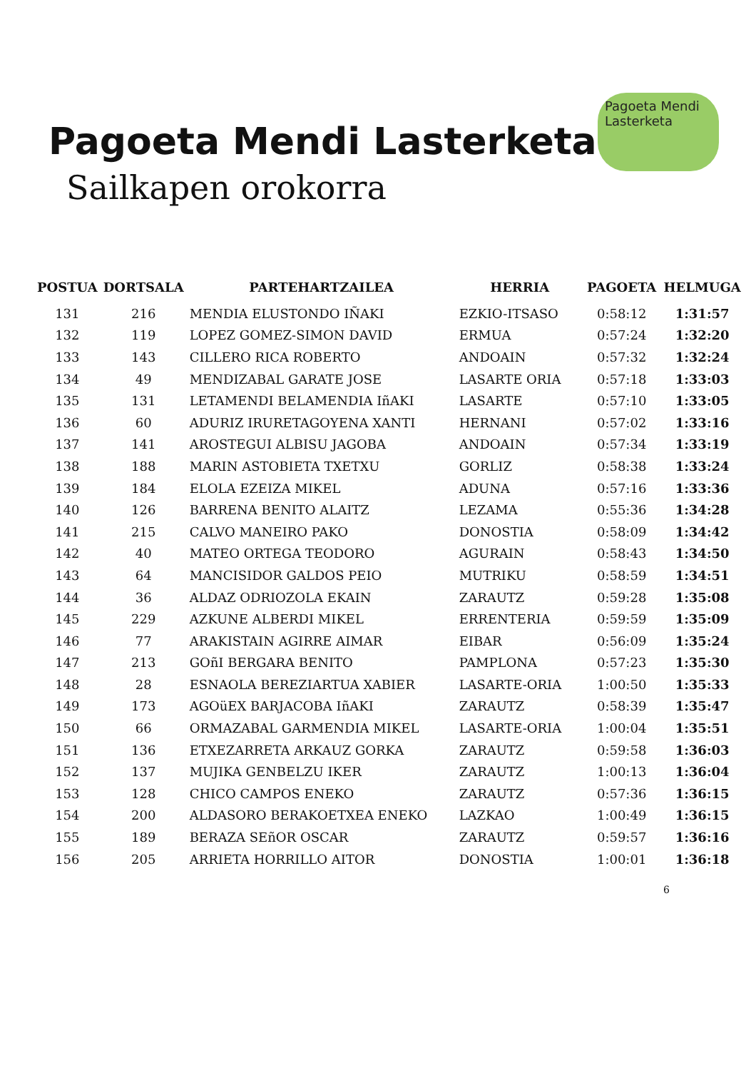Pagoeta Mendi Lasterketa
Pagoeta Mendi Lasterketa
Sailkapen orokorra
| POSTUA | DORTSALA | PARTEHARTZAILEA | HERRIA | PAGOETA | HELMUGA |
| --- | --- | --- | --- | --- | --- |
| 131 | 216 | MENDIA ELUSTONDO IÑAKI | EZKIO-ITSASO | 0:58:12 | 1:31:57 |
| 132 | 119 | LOPEZ GOMEZ-SIMON DAVID | ERMUA | 0:57:24 | 1:32:20 |
| 133 | 143 | CILLERO RICA ROBERTO | ANDOAIN | 0:57:32 | 1:32:24 |
| 134 | 49 | MENDIZABAL GARATE JOSE | LASARTE ORIA | 0:57:18 | 1:33:03 |
| 135 | 131 | LETAMENDI BELAMENDIA IñAKI | LASARTE | 0:57:10 | 1:33:05 |
| 136 | 60 | ADURIZ IRURETAGOYENA XANTI | HERNANI | 0:57:02 | 1:33:16 |
| 137 | 141 | AROSTEGUI ALBISU JAGOBA | ANDOAIN | 0:57:34 | 1:33:19 |
| 138 | 188 | MARIN ASTOBIETA TXETXU | GORLIZ | 0:58:38 | 1:33:24 |
| 139 | 184 | ELOLA EZEIZA MIKEL | ADUNA | 0:57:16 | 1:33:36 |
| 140 | 126 | BARRENA BENITO ALAITZ | LEZAMA | 0:55:36 | 1:34:28 |
| 141 | 215 | CALVO MANEIRO PAKO | DONOSTIA | 0:58:09 | 1:34:42 |
| 142 | 40 | MATEO ORTEGA TEODORO | AGURAIN | 0:58:43 | 1:34:50 |
| 143 | 64 | MANCISIDOR GALDOS PEIO | MUTRIKU | 0:58:59 | 1:34:51 |
| 144 | 36 | ALDAZ ODRIOZOLA EKAIN | ZARAUTZ | 0:59:28 | 1:35:08 |
| 145 | 229 | AZKUNE ALBERDI MIKEL | ERRENTERIA | 0:59:59 | 1:35:09 |
| 146 | 77 | ARAKISTAIN AGIRRE AIMAR | EIBAR | 0:56:09 | 1:35:24 |
| 147 | 213 | GOñI BERGARA BENITO | PAMPLONA | 0:57:23 | 1:35:30 |
| 148 | 28 | ESNAOLA BEREZIARTUA XABIER | LASARTE-ORIA | 1:00:50 | 1:35:33 |
| 149 | 173 | AGOüEX BARJACOBA IñAKI | ZARAUTZ | 0:58:39 | 1:35:47 |
| 150 | 66 | ORMAZABAL GARMENDIA MIKEL | LASARTE-ORIA | 1:00:04 | 1:35:51 |
| 151 | 136 | ETXEZARRETA ARKAUZ GORKA | ZARAUTZ | 0:59:58 | 1:36:03 |
| 152 | 137 | MUJIKA GENBELZU IKER | ZARAUTZ | 1:00:13 | 1:36:04 |
| 153 | 128 | CHICO CAMPOS ENEKO | ZARAUTZ | 0:57:36 | 1:36:15 |
| 154 | 200 | ALDASORO BERAKOETXEA ENEKO | LAZKAO | 1:00:49 | 1:36:15 |
| 155 | 189 | BERAZA SEñOR OSCAR | ZARAUTZ | 0:59:57 | 1:36:16 |
| 156 | 205 | ARRIETA HORRILLO AITOR | DONOSTIA | 1:00:01 | 1:36:18 |
6